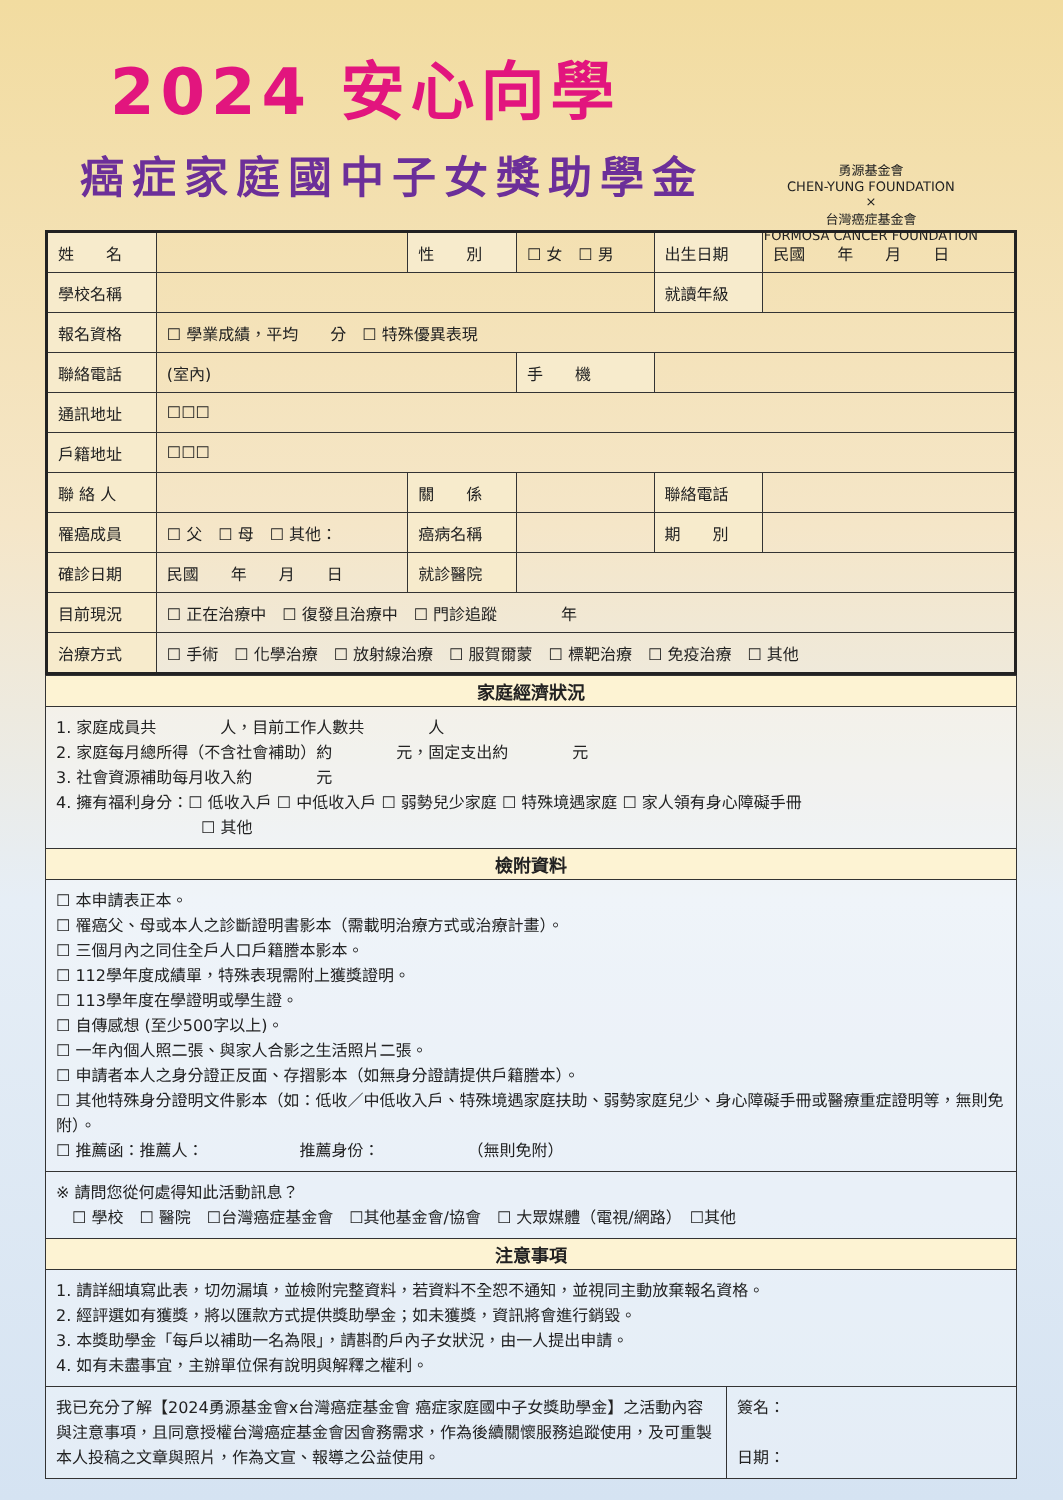2024 安心向學
癌症家庭國中子女獎助學金
勇源基金會
CHEN-YUNG FOUNDATION
×
台灣癌症基金會
FORMOSA CANCER FOUNDATION
| 姓 名 | | 性 別 | ☐ 女 ☐ 男 | 出生日期 | 民國 年 月 日 |
| 學校名稱 | | | | 就讀年級 | |
| 報名資格 | ☐ 學業成績，平均 分 ☐ 特殊優異表現 | | | | |
| 聯絡電話 | (室內) | | 手 機 | | |
| 通訊地址 | ☐☐☐ | | | | |
| 戶籍地址 | ☐☐☐ | | | | |
| 聯 絡 人 | | 關 係 | | 聯絡電話 | |
| 罹癌成員 | ☐ 父 ☐ 母 ☐ 其他： | 癌病名稱 | | 期 別 | |
| 確診日期 | 民國 年 月 日 | 就診醫院 | | | |
| 目前現況 | ☐ 正在治療中 ☐ 復發且治療中 ☐ 門診追蹤 年 | | | | |
| 治療方式 | ☐ 手術 ☐ 化學治療 ☐ 放射線治療 ☐ 服賀爾蒙 ☐ 標靶治療 ☐ 免疫治療 ☐ 其他 | | | | |
| 家庭經濟狀況 | |
| --- | --- |
| 1. 家庭成員共 人，目前工作人數共 人 2. 家庭每月總所得（不含社會補助）約 元，固定支出約 元 3. 社會資源補助每月收入約 元 4. 擁有福利身分：☐ 低收入戶 ☐ 中低收入戶 ☐ 弱勢兒少家庭 ☐ 特殊境遇家庭 ☐ 家人領有身心障礙手冊 ☐ 其他 | |
| 檢附資料 | |
| ☐ 本申請表正本。 ☐ 罹癌父、母或本人之診斷證明書影本（需載明治療方式或治療計畫）。 ☐ 三個月內之同住全戶人口戶籍謄本影本。 ☐ 112學年度成績單，特殊表現需附上獲獎證明。 ☐ 113學年度在學證明或學生證。 ☐ 自傳感想 (至少500字以上)。 ☐ 一年內個人照二張、與家人合影之生活照片二張。 ☐ 申請者本人之身分證正反面、存摺影本（如無身分證請提供戶籍謄本）。 ☐ 其他特殊身分證明文件影本（如：低收／中低收入戶、特殊境遇家庭扶助、弱勢家庭兒少、身心障礙手冊或醫療重症證明等，無則免附）。 ☐ 推薦函：推薦人： 推薦身份： （無則免附） | |
| ※ 請問您從何處得知此活動訊息？ ☐ 學校 ☐ 醫院 ☐台灣癌症基金會 ☐其他基金會/協會 ☐ 大眾媒體（電視/網路） ☐其他 | |
| 注意事項 | |
| 1. 請詳細填寫此表，切勿漏填，並檢附完整資料，若資料不全恕不通知，並視同主動放棄報名資格。 2. 經評選如有獲獎，將以匯款方式提供獎助學金；如未獲獎，資訊將會進行銷毀。 3. 本獎助學金「每戶以補助一名為限」，請斟酌戶內子女狀況，由一人提出申請。 4. 如有未盡事宜，主辦單位保有說明與解釋之權利。 | |
| 我已充分了解【2024勇源基金會x台灣癌症基金會 癌症家庭國中子女獎助學金】之活動內容與注意事項，且同意授權台灣癌症基金會因會務需求，作為後續關懷服務追蹤使用，及可重製本人投稿之文章與照片，作為文宣、報導之公益使用。 | 簽名： 日期： |